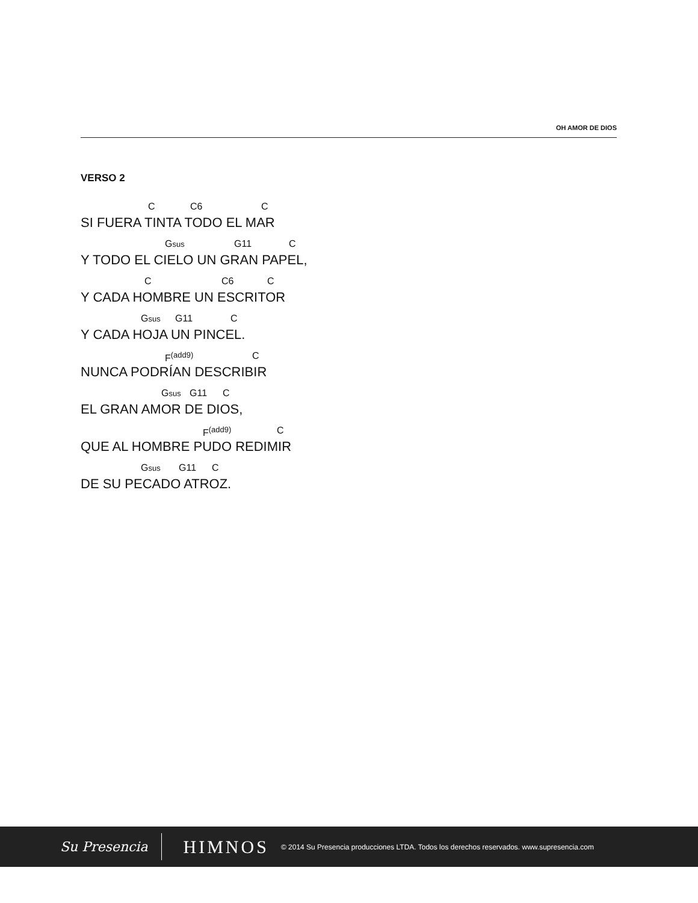OH AMOR DE DIOS
VERSO 2
C C6 C
SI FUERA TINTA TODO EL MAR
Gsus G11 C
Y TODO EL CIELO UN GRAN PAPEL,
C C6 C
Y CADA HOMBRE UN ESCRITOR
Gsus G11 C
Y CADA HOJA UN PINCEL.
F<sup>(add9)</sup> C
NUNCA PODRÍAN DESCRIBIR
Gsus G11 C
EL GRAN AMOR DE DIOS,
F<sup>(add9)</sup> C
QUE AL HOMBRE PUDO REDIMIR
Gsus G11 C
DE SU PECADO ATROZ.
Su Presencia
HIMNOS
© 2014 Su Presencia producciones LTDA. Todos los derechos reservados. www.supresencia.com